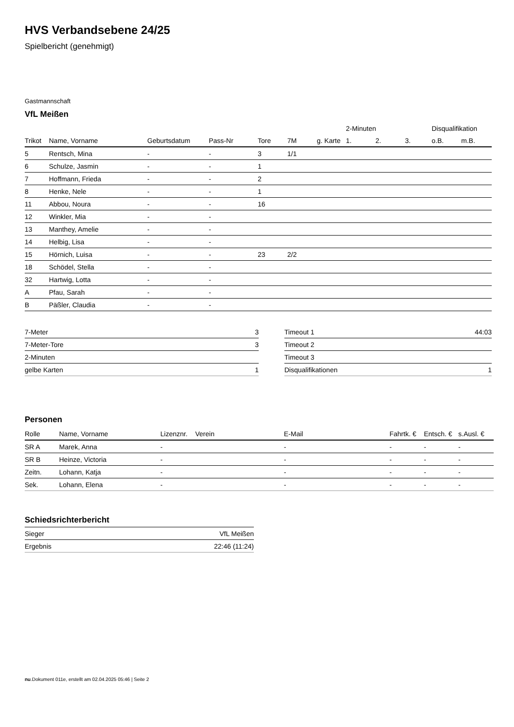HVS Verbandsebene 24/25
Spielbericht (genehmigt)
Gastmannschaft
VfL Meißen
| | | | | | | | 2-Minuten | | | Disqualifikation | |
| --- | --- | --- | --- | --- | --- | --- | --- | --- | --- | --- | --- |
| Trikot | Name, Vorname | Geburtsdatum | Pass-Nr | Tore | 7M | g. Karte | 1. | 2. | 3. | o.B. | m.B. |
| 5 | Rentsch, Mina | - | - | 3 | 1/1 | | | | | | |
| 6 | Schulze, Jasmin | - | - | 1 | | | | | | | |
| 7 | Hoffmann, Frieda | - | - | 2 | | | | | | | |
| 8 | Henke, Nele | - | - | 1 | | | | | | | |
| 11 | Abbou, Noura | - | - | 16 | | | | | | | |
| 12 | Winkler, Mia | - | - | | | | | | | | |
| 13 | Manthey, Amelie | - | - | | | | | | | | |
| 14 | Helbig, Lisa | - | - | | | | | | | | |
| 15 | Hörnich, Luisa | - | - | 23 | 2/2 | | | | | | |
| 18 | Schödel, Stella | - | - | | | | | | | | |
| 32 | Hartwig, Lotta | - | - | | | | | | | | |
| A | Pfau, Sarah | - | - | | | | | | | | |
| B | Päßler, Claudia | - | - | | | | | | | | |
| 7-Meter | 3 |
| 7-Meter-Tore | 3 |
| 2-Minuten | |
| gelbe Karten | 1 |
| Timeout 1 | 44:03 |
| Timeout 2 | |
| Timeout 3 | |
| Disqualifikationen | 1 |
Personen
| Rolle | Name, Vorname | Lizenznr. | Verein | E-Mail | Fahrtk. € | Entsch. € | s.Ausl. € |
| --- | --- | --- | --- | --- | --- | --- | --- |
| SR A | Marek, Anna | - | | - | - | - | - |
| SR B | Heinze, Victoria | - | | - | - | - | - |
| Zeitn. | Lohann, Katja | - | | - | - | - | - |
| Sek. | Lohann, Elena | - | | - | - | - | - |
Schiedsrichterbericht
| Sieger | VfL Meißen |
| Ergebnis | 22:46 (11:24) |
nu.Dokument 011e, erstellt am 02.04.2025 05:46 | Seite 2